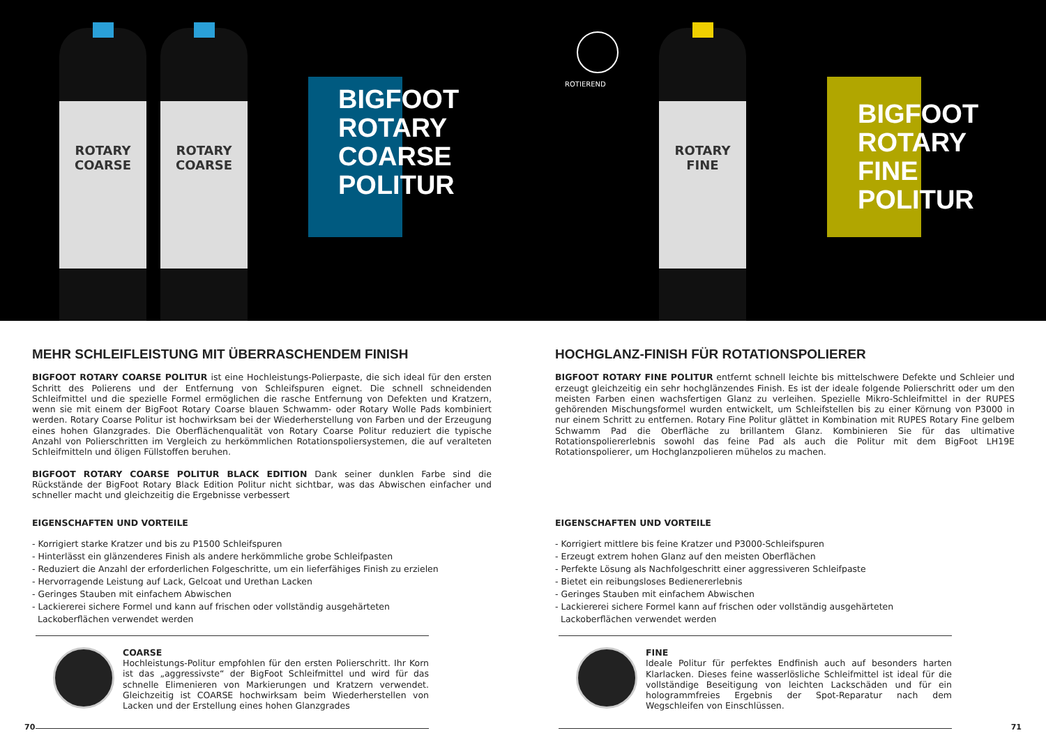ROTARY
COARSE
ROTARY
COARSE
BIGFOOT
ROTARY
COARSE
POLITUR
ROTIEREND
ROTARY
FINE
BIGFOOT
ROTARY
FINE
POLITUR
MEHR SCHLEIFLEISTUNG MIT ÜBERRASCHENDEM FINISH
BIGFOOT ROTARY COARSE POLITUR ist eine Hochleistungs-Polierpaste, die sich ideal für den ersten Schritt des Polierens und der Entfernung von Schleifspuren eignet. Die schnell schneidenden Schleifmittel und die spezielle Formel ermöglichen die rasche Entfernung von Defekten und Kratzern, wenn sie mit einem der BigFoot Rotary Coarse blauen Schwamm- oder Rotary Wolle Pads kombiniert werden. Rotary Coarse Politur ist hochwirksam bei der Wiederherstellung von Farben und der Erzeugung eines hohen Glanzgrades. Die Oberflächenqualität von Rotary Coarse Politur reduziert die typische Anzahl von Polierschritten im Vergleich zu herkömmlichen Rotationspoliersystemen, die auf veralteten Schleifmitteln und öligen Füllstoffen beruhen.
BIGFOOT ROTARY COARSE POLITUR BLACK EDITION Dank seiner dunklen Farbe sind die Rückstände der BigFoot Rotary Black Edition Politur nicht sichtbar, was das Abwischen einfacher und schneller macht und gleichzeitig die Ergebnisse verbessert
EIGENSCHAFTEN UND VORTEILE
- Korrigiert starke Kratzer und bis zu P1500 Schleifspuren
- Hinterlässt ein glänzenderes Finish als andere herkömmliche grobe Schleifpasten
- Reduziert die Anzahl der erforderlichen Folgeschritte, um ein lieferfähiges Finish zu erzielen
- Hervorragende Leistung auf Lack, Gelcoat und Urethan Lacken
- Geringes Stauben mit einfachem Abwischen
- Lackiererei sichere Formel und kann auf frischen oder vollständig ausgehärteten
Lackoberflächen verwendet werden
COARSE
Hochleistungs-Politur empfohlen für den ersten Polierschritt. Ihr Korn ist das „aggressivste“ der BigFoot Schleifmittel und wird für das schnelle Elimenieren von Markierungen und Kratzern verwendet. Gleichzeitig ist COARSE hochwirksam beim Wiederherstellen von Lacken und der Erstellung eines hohen Glanzgrades
HOCHGLANZ-FINISH FÜR ROTATIONSPOLIERER
BIGFOOT ROTARY FINE POLITUR entfernt schnell leichte bis mittelschwere Defekte und Schleier und erzeugt gleichzeitig ein sehr hochglänzendes Finish. Es ist der ideale folgende Polierschritt oder um den meisten Farben einen wachsfertigen Glanz zu verleihen. Spezielle Mikro-Schleifmittel in der RUPES gehörenden Mischungsformel wurden entwickelt, um Schleifstellen bis zu einer Körnung von P3000 in nur einem Schritt zu entfernen. Rotary Fine Politur glättet in Kombination mit RUPES Rotary Fine gelbem Schwamm Pad die Oberfläche zu brillantem Glanz. Kombinieren Sie für das ultimative Rotationspoliererlebnis sowohl das feine Pad als auch die Politur mit dem BigFoot LH19E Rotationspolierer, um Hochglanzpolieren mühelos zu machen.
EIGENSCHAFTEN UND VORTEILE
- Korrigiert mittlere bis feine Kratzer und P3000-Schleifspuren
- Erzeugt extrem hohen Glanz auf den meisten Oberflächen
- Perfekte Lösung als Nachfolgeschritt einer aggressiveren Schleifpaste
- Bietet ein reibungsloses Bedienererlebnis
- Geringes Stauben mit einfachem Abwischen
- Lackiererei sichere Formel kann auf frischen oder vollständig ausgehärteten
Lackoberflächen verwendet werden
FINE
Ideale Politur für perfektes Endfinish auch auf besonders harten Klarlacken. Dieses feine wasserlösliche Schleifmittel ist ideal für die vollständige Beseitigung von leichten Lackschäden und für ein hologrammfreies Ergebnis der Spot-Reparatur nach dem Wegschleifen von Einschlüssen.
70 71